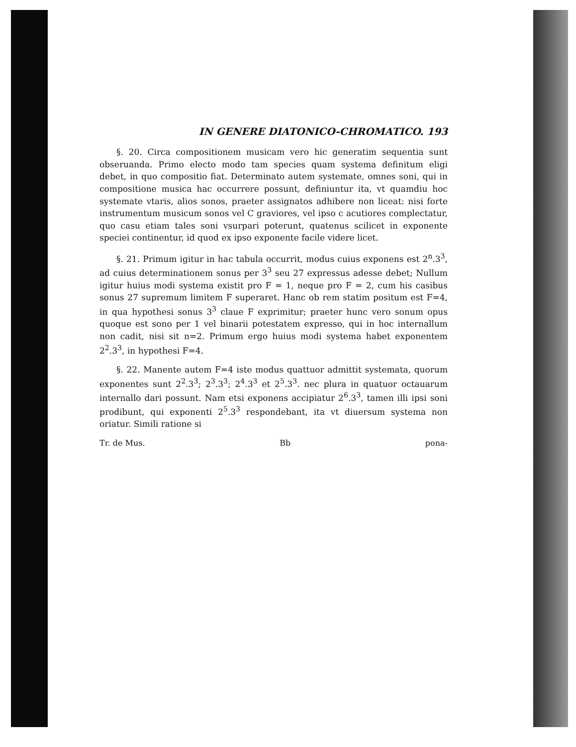IN GENERE DIATONICO-CHROMATICO. 193
§. 20. Circa compositionem musicam vero hic generatim sequentia sunt obseruanda. Primo electo modo tam species quam systema definitum eligi debet, in quo compositio fiat. Determinato autem systemate, omnes soni, qui in compositione musica hac occurrere possunt, definiuntur ita, vt quamdiu hoc systemate vtaris, alios sonos, praeter assignatos adhibere non liceat: nisi forte instrumentum musicum sonos vel C graviores, vel ipso c acutiores complectatur, quo casu etiam tales soni vsurpari poterunt, quatenus scilicet in exponente speciei continentur, id quod ex ipso exponente facile videre licet.
§. 21. Primum igitur in hac tabula occurrit, modus cuius exponens est 2<sup>n</sup>.3<sup>3</sup>, ad cuius determinationem sonus per 3<sup>3</sup> seu 27 expressus adesse debet; Nullum igitur huius modi systema existit pro F = 1, neque pro F = 2, cum his casibus sonus 27 supremum limitem F superaret. Hanc ob rem statim positum est F=4, in qua hypothesi sonus 3<sup>3</sup> claue F exprimitur; praeter hunc vero sonum opus quoque est sono per 1 vel binarii potestatem expresso, qui in hoc internallum non cadit, nisi sit n=2. Primum ergo huius modi systema habet exponentem 2<sup>2</sup>.3<sup>3</sup>, in hypothesi F=4.
§. 22. Manente autem F=4 iste modus quattuor admittit systemata, quorum exponentes sunt 2<sup>2</sup>.3<sup>3</sup>; 2<sup>3</sup>.3<sup>3</sup>; 2<sup>4</sup>.3<sup>3</sup> et 2<sup>5</sup>.3<sup>3</sup>. nec plura in quatuor octauarum internallo dari possunt. Nam etsi exponens accipiatur 2<sup>6</sup>.3<sup>3</sup>, tamen illi ipsi soni prodibunt, qui exponenti 2<sup>5</sup>.3<sup>3</sup> respondebant, ita vt diuersum systema non oriatur. Simili ratione si
Tr. de Mus. Bb pona-